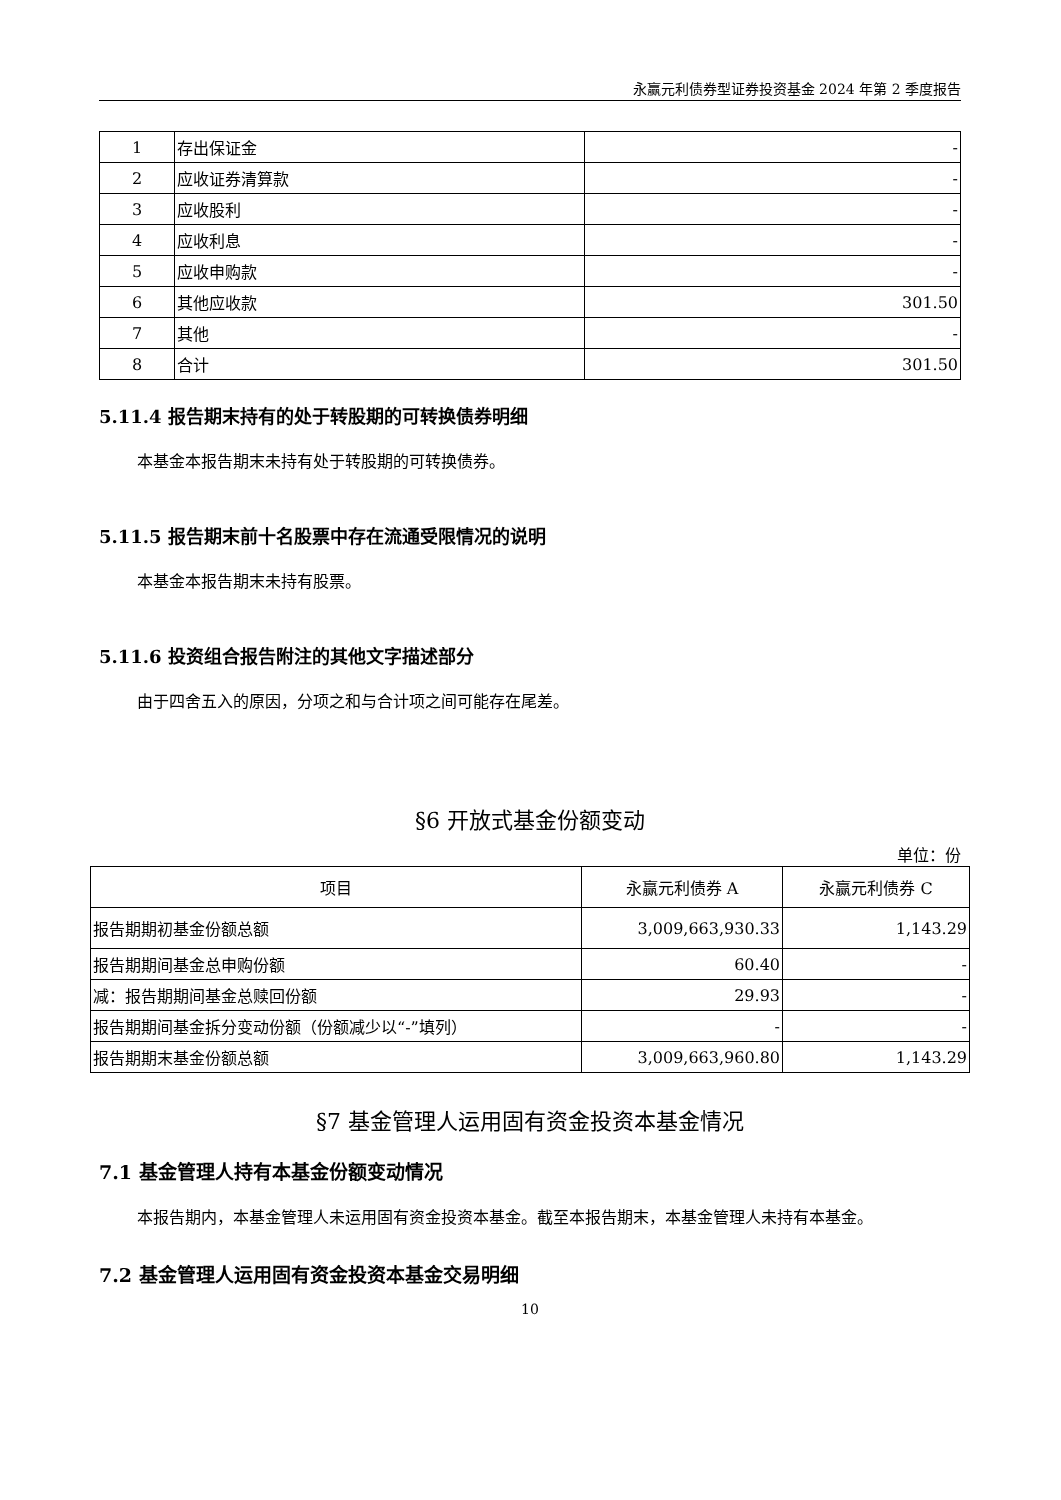永赢元利债券型证券投资基金 2024 年第 2 季度报告
| 1 | 存出保证金 | - |
| 2 | 应收证券清算款 | - |
| 3 | 应收股利 | - |
| 4 | 应收利息 | - |
| 5 | 应收申购款 | - |
| 6 | 其他应收款 | 301.50 |
| 7 | 其他 | - |
| 8 | 合计 | 301.50 |
5.11.4 报告期末持有的处于转股期的可转换债券明细
本基金本报告期末未持有处于转股期的可转换债券。
5.11.5 报告期末前十名股票中存在流通受限情况的说明
本基金本报告期末未持有股票。
5.11.6 投资组合报告附注的其他文字描述部分
由于四舍五入的原因，分项之和与合计项之间可能存在尾差。
§6 开放式基金份额变动
单位：份
| 项目 | 永赢元利债券 A | 永赢元利债券 C |
| --- | --- | --- |
| 报告期期初基金份额总额 | 3,009,663,930.33 | 1,143.29 |
| 报告期期间基金总申购份额 | 60.40 | - |
| 减：报告期期间基金总赎回份额 | 29.93 | - |
| 报告期期间基金拆分变动份额（份额减少以“-”填列） | - | - |
| 报告期期末基金份额总额 | 3,009,663,960.80 | 1,143.29 |
§7 基金管理人运用固有资金投资本基金情况
7.1 基金管理人持有本基金份额变动情况
本报告期内，本基金管理人未运用固有资金投资本基金。截至本报告期末，本基金管理人未持有本基金。
7.2 基金管理人运用固有资金投资本基金交易明细
10